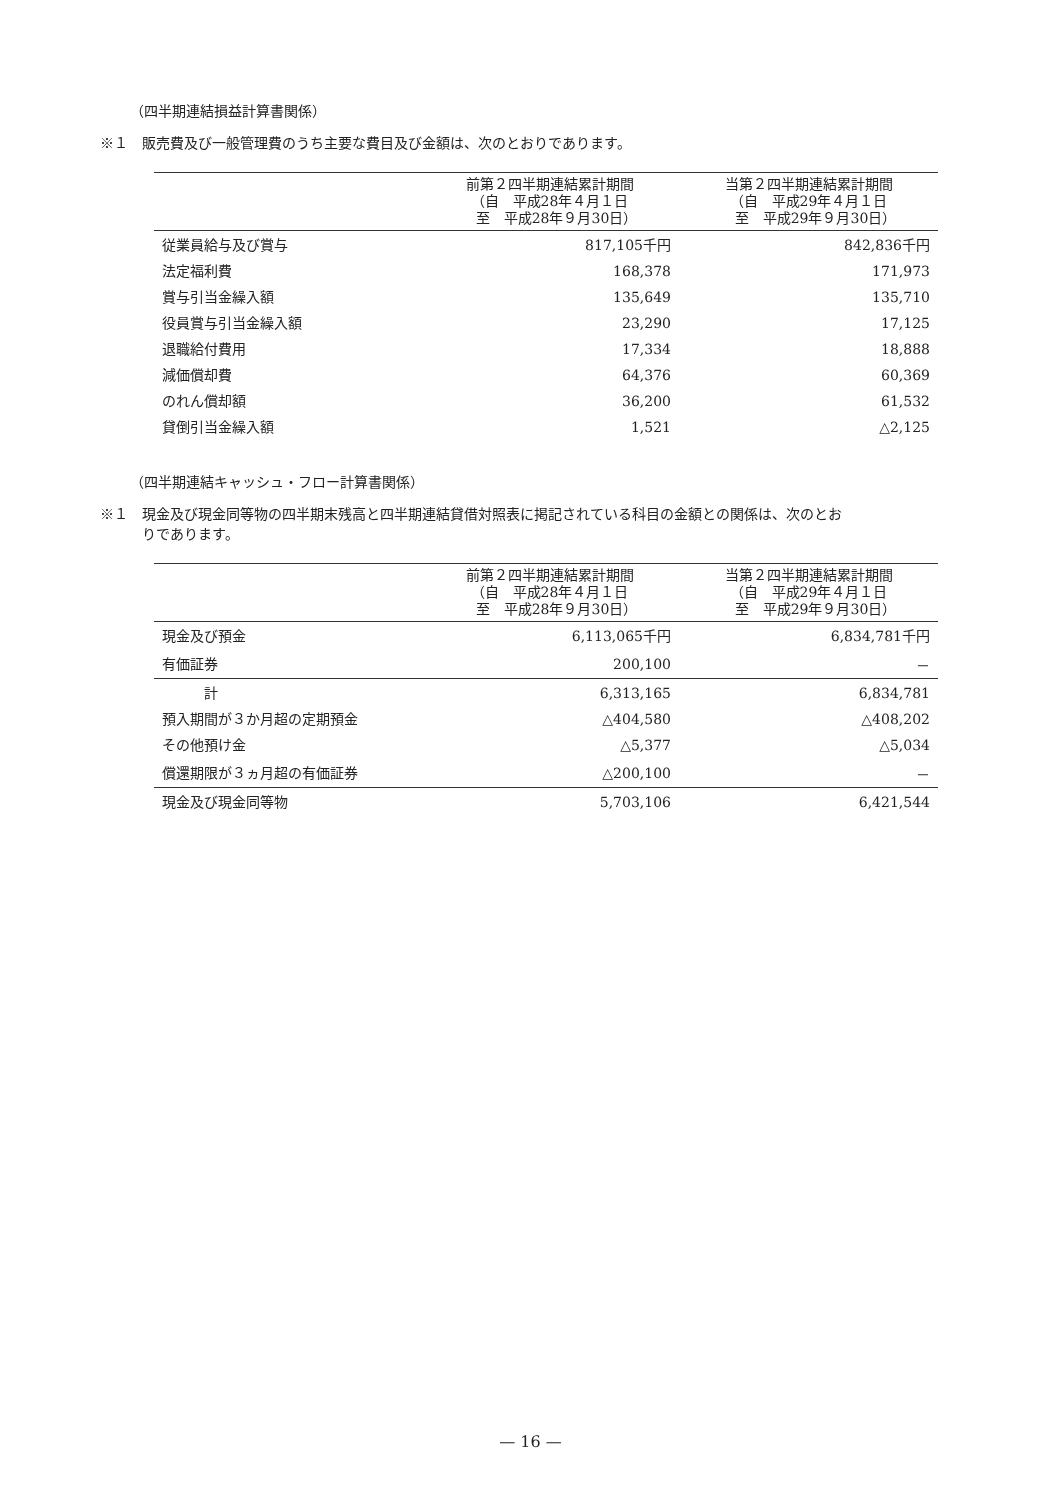（四半期連結損益計算書関係）
※１　販売費及び一般管理費のうち主要な費目及び金額は、次のとおりであります。
| | 前第２四半期連結累計期間 （自 平成28年４月１日 至 平成28年９月30日） | 当第２四半期連結累計期間 （自 平成29年４月１日 至 平成29年９月30日） |
| --- | --- | --- |
| 従業員給与及び賞与 | 817,105千円 | 842,836千円 |
| 法定福利費 | 168,378 | 171,973 |
| 賞与引当金繰入額 | 135,649 | 135,710 |
| 役員賞与引当金繰入額 | 23,290 | 17,125 |
| 退職給付費用 | 17,334 | 18,888 |
| 減価償却費 | 64,376 | 60,369 |
| のれん償却額 | 36,200 | 61,532 |
| 貸倒引当金繰入額 | 1,521 | △2,125 |
（四半期連結キャッシュ・フロー計算書関係）
※１　現金及び現金同等物の四半期末残高と四半期連結貸借対照表に掲記されている科目の金額との関係は、次のとお
　　　りであります。
| | 前第２四半期連結累計期間 （自 平成28年４月１日 至 平成28年９月30日） | 当第２四半期連結累計期間 （自 平成29年４月１日 至 平成29年９月30日） |
| --- | --- | --- |
| 現金及び預金 | 6,113,065千円 | 6,834,781千円 |
| 有価証券 | 200,100 | － |
| 計 | 6,313,165 | 6,834,781 |
| 預入期間が３か月超の定期預金 | △404,580 | △408,202 |
| その他預け金 | △5,377 | △5,034 |
| 償還期限が３ヵ月超の有価証券 | △200,100 | － |
| 現金及び現金同等物 | 5,703,106 | 6,421,544 |
— 16 —